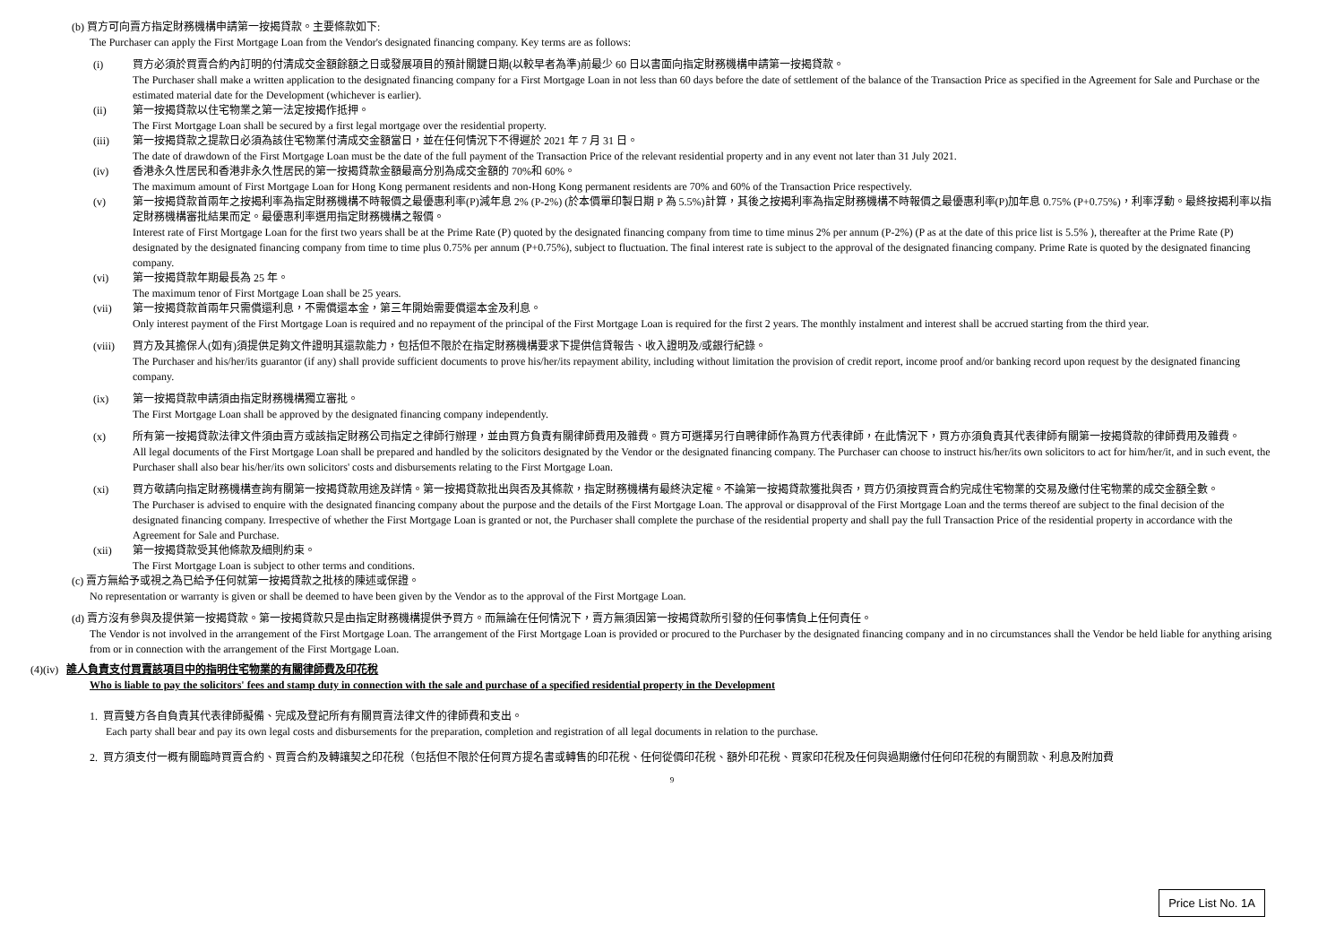(b) 買方可向賣方指定財務機構申請第一按揭貸款。主要條款如下:
The Purchaser can apply the First Mortgage Loan from the Vendor's designated financing company. Key terms are as follows:
(i) 買方必須於買賣合約內訂明的付清成交金額餘額之日或發展項目的預計關鍵日期(以較早者為準)前最少 60 日以書面向指定財務機構申請第一按揭貸款。
The Purchaser shall make a written application to the designated financing company for a First Mortgage Loan in not less than 60 days before the date of settlement of the balance of the Transaction Price as specified in the Agreement for Sale and Purchase or the estimated material date for the Development (whichever is earlier).
(ii) 第一按揭貸款以住宅物業之第一法定按揭作抵押。
The First Mortgage Loan shall be secured by a first legal mortgage over the residential property.
(iii) 第一按揭貸款之提款日必須為該住宅物業付清成交金額當日，並在任何情況下不得遲於 2021 年 7 月 31 日。
The date of drawdown of the First Mortgage Loan must be the date of the full payment of the Transaction Price of the relevant residential property and in any event not later than 31 July 2021.
(iv) 香港永久性居民和香港非永久性居民的第一按揭貸款金額最高分別為成交金額的 70%和 60%。
The maximum amount of First Mortgage Loan for Hong Kong permanent residents and non-Hong Kong permanent residents are 70% and 60% of the Transaction Price respectively.
(v) 第一按揭貸款首兩年之按揭利率為指定財務機構不時報價之最優惠利率(P)減年息 2% (P-2%) (於本價單印製日期 P 為 5.5%)計算，其後之按揭利率為指定財務機構不時報價之最優惠利率(P)加年息 0.75% (P+0.75%)，利率浮動。最終按揭利率以指定財務機構審批結果而定。最優惠利率選用指定財務機構之報價。
Interest rate of First Mortgage Loan for the first two years shall be at the Prime Rate (P) quoted by the designated financing company from time to time minus 2% per annum (P-2%) (P as at the date of this price list is 5.5% ), thereafter at the Prime Rate (P) designated by the designated financing company from time to time plus 0.75% per annum (P+0.75%), subject to fluctuation. The final interest rate is subject to the approval of the designated financing company. Prime Rate is quoted by the designated financing company.
(vi) 第一按揭貸款年期最長為 25 年。
The maximum tenor of First Mortgage Loan shall be 25 years.
(vii) 第一按揭貸款首兩年只需償還利息，不需償還本金，第三年開始需要償還本金及利息。
Only interest payment of the First Mortgage Loan is required and no repayment of the principal of the First Mortgage Loan is required for the first 2 years. The monthly instalment and interest shall be accrued starting from the third year.
(viii) 買方及其擔保人(如有)須提供足夠文件證明其還款能力，包括但不限於在指定財務機構要求下提供信貸報告、收入證明及/或銀行紀錄。
The Purchaser and his/her/its guarantor (if any) shall provide sufficient documents to prove his/her/its repayment ability, including without limitation the provision of credit report, income proof and/or banking record upon request by the designated financing company.
(ix) 第一按揭貸款申請須由指定財務機構獨立審批。
The First Mortgage Loan shall be approved by the designated financing company independently.
(x) 所有第一按揭貸款法律文件須由賣方或該指定財務公司指定之律師行辦理，並由買方負責有關律師費用及雜費。買方可選擇另行自聘律師作為買方代表律師，在此情況下，買方亦須負責其代表律師有關第一按揭貸款的律師費用及雜費。
All legal documents of the First Mortgage Loan shall be prepared and handled by the solicitors designated by the Vendor or the designated financing company. The Purchaser can choose to instruct his/her/its own solicitors to act for him/her/it, and in such event, the Purchaser shall also bear his/her/its own solicitors' costs and disbursements relating to the First Mortgage Loan.
(xi) 買方敬請向指定財務機構查詢有關第一按揭貸款用途及詳情。第一按揭貸款批出與否及其條款，指定財務機構有最終決定權。不論第一按揭貸款獲批與否，買方仍須按買賣合約完成住宅物業的交易及繳付住宅物業的成交金額全數。
The Purchaser is advised to enquire with the designated financing company about the purpose and the details of the First Mortgage Loan. The approval or disapproval of the First Mortgage Loan and the terms thereof are subject to the final decision of the designated financing company. Irrespective of whether the First Mortgage Loan is granted or not, the Purchaser shall complete the purchase of the residential property and shall pay the full Transaction Price of the residential property in accordance with the Agreement for Sale and Purchase.
(xii) 第一按揭貸款受其他條款及細則約束。
The First Mortgage Loan is subject to other terms and conditions.
(c) 賣方無給予或視之為已給予任何就第一按揭貸款之批核的陳述或保證。
No representation or warranty is given or shall be deemed to have been given by the Vendor as to the approval of the First Mortgage Loan.
(d) 賣方沒有參與及提供第一按揭貸款。第一按揭貸款只是由指定財務機構提供予買方。而無論在任何情況下，賣方無須因第一按揭貸款所引發的任何事情負上任何責任。
The Vendor is not involved in the arrangement of the First Mortgage Loan. The arrangement of the First Mortgage Loan is provided or procured to the Purchaser by the designated financing company and in no circumstances shall the Vendor be held liable for anything arising from or in connection with the arrangement of the First Mortgage Loan.
(4)(iv) 誰人負責支付買賣該項目中的指明住宅物業的有關律師費及印花稅
Who is liable to pay the solicitors' fees and stamp duty in connection with the sale and purchase of a specified residential property in the Development
1. 買賣雙方各自負責其代表律師擬備、完成及登記所有有關買賣法律文件的律師費和支出。
Each party shall bear and pay its own legal costs and disbursements for the preparation, completion and registration of all legal documents in relation to the purchase.
2. 買方須支付一概有關臨時買賣合約、買賣合約及轉讓契之印花稅（包括但不限於任何買方提名書或轉售的印花稅、任何從價印花稅、額外印花稅、買家印花稅及任何與過期繳付任何印花稅的有關罰款、利息及附加費
9
Price List No. 1A